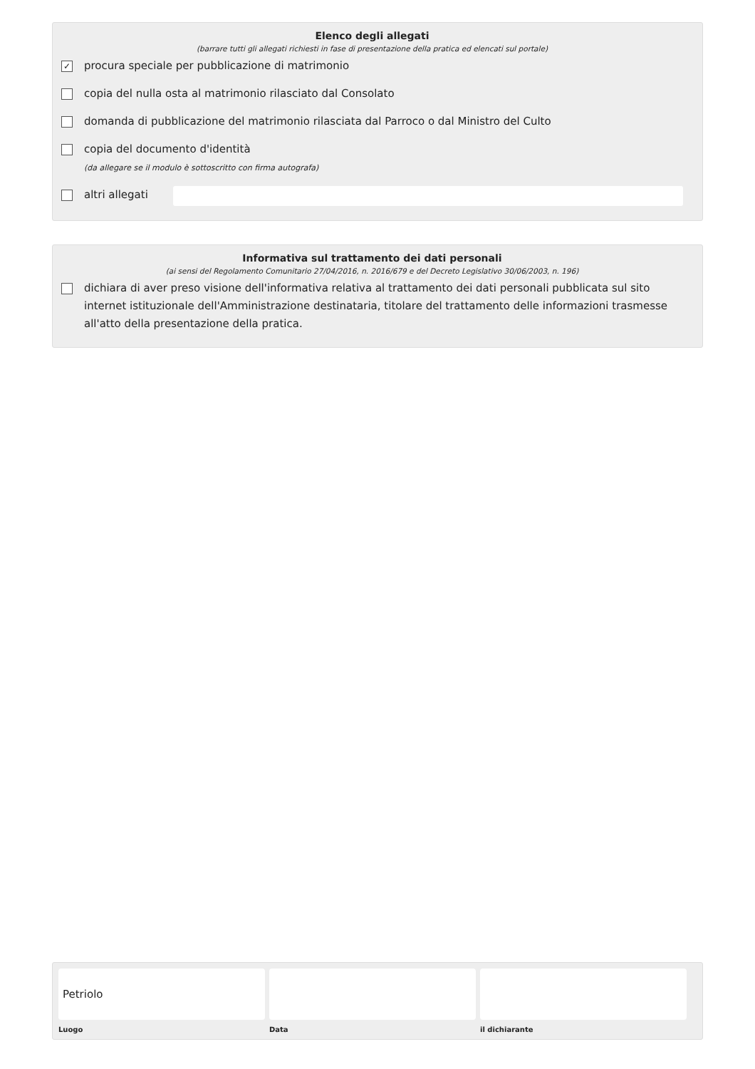Elenco degli allegati
(barrare tutti gli allegati richiesti in fase di presentazione della pratica ed elencati sul portale)
✓ procura speciale per pubblicazione di matrimonio
copia del nulla osta al matrimonio rilasciato dal Consolato
domanda di pubblicazione del matrimonio rilasciata dal Parroco o dal Ministro del Culto
copia del documento d'identità
(da allegare se il modulo è sottoscritto con firma autografa)
altri allegati
Informativa sul trattamento dei dati personali
(ai sensi del Regolamento Comunitario 27/04/2016, n. 2016/679 e del Decreto Legislativo 30/06/2003, n. 196)
dichiara di aver preso visione dell'informativa relativa al trattamento dei dati personali pubblicata sul sito internet istituzionale dell'Amministrazione destinataria, titolare del trattamento delle informazioni trasmesse all'atto della presentazione della pratica.
Petriolo
Luogo
Data il dichiarante